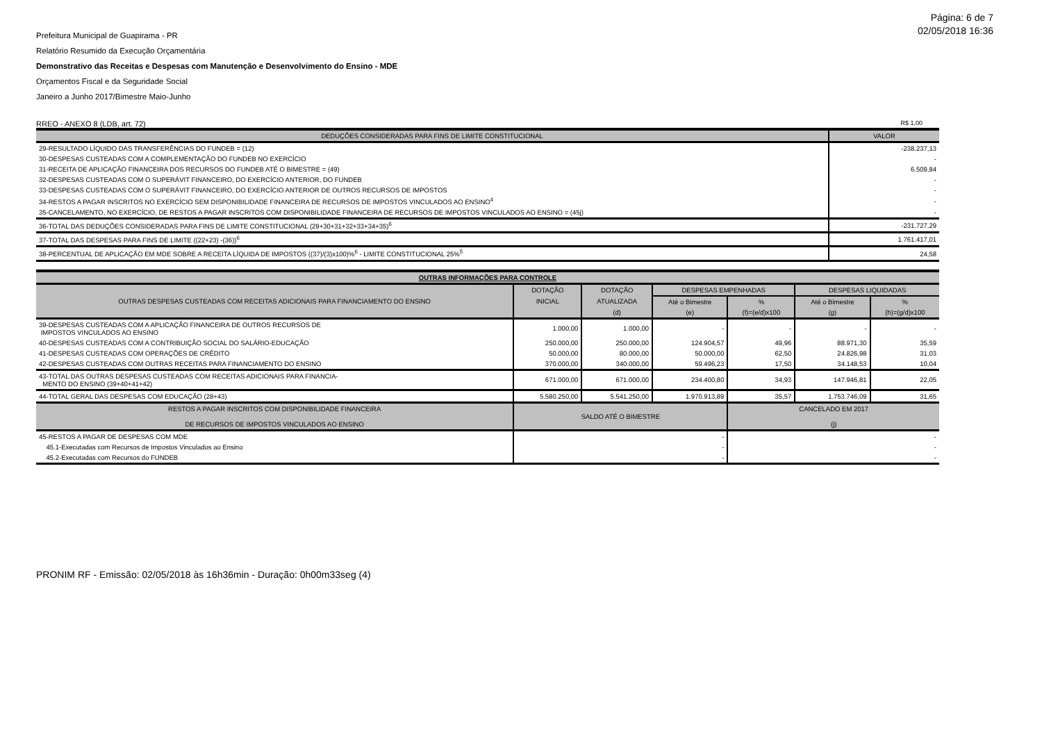Página: 6 de 7
02/05/2018 16:36
Prefeitura Municipal de Guapirama - PR
Relatório Resumido da Execução Orçamentária
Demonstrativo das Receitas e Despesas com Manutenção e Desenvolvimento do Ensino - MDE
Orçamentos Fiscal e da Seguridade Social
Janeiro a Junho 2017/Bimestre Maio-Junho
RREO - ANEXO 8 (LDB, art. 72) R$ 1,00
| DEDUÇÕES CONSIDERADAS PARA FINS DE LIMITE CONSTITUCIONAL | VALOR |
| --- | --- |
| 29-RESULTADO LÍQUIDO DAS TRANSFERÊNCIAS DO FUNDEB = (12) | -238.237,13 |
| 30-DESPESAS CUSTEADAS COM A COMPLEMENTAÇÃO DO FUNDEB NO EXERCÍCIO | - |
| 31-RECEITA DE APLICAÇÃO FINANCEIRA DOS RECURSOS DO FUNDEB ATÉ O BIMESTRE = (49) | 6.509,84 |
| 32-DESPESAS CUSTEADAS COM O SUPERÁVIT FINANCEIRO, DO EXERCÍCIO ANTERIOR, DO FUNDEB | - |
| 33-DESPESAS CUSTEADAS COM O SUPERÁVIT FINANCEIRO, DO EXERCÍCIO ANTERIOR DE OUTROS RECURSOS DE IMPOSTOS | - |
| 34-RESTOS A PAGAR INSCRITOS NO EXERCÍCIO SEM DISPONIBILIDADE FINANCEIRA DE RECURSOS DE IMPOSTOS VINCULADOS AO ENSINO<sup>4</sup> | - |
| 35-CANCELAMENTO, NO EXERCÍCIO, DE RESTOS A PAGAR INSCRITOS COM DISPONIBILIDADE FINANCEIRA DE RECURSOS DE IMPOSTOS VINCULADOS AO ENSINO = (45j) | - |
| 36-TOTAL DAS DEDUÇÕES CONSIDERADAS PARA FINS DE LIMITE CONSTITUCIONAL (29+30+31+32+33+34+35)<sup>6</sup> | -231.727,29 |
| 37-TOTAL DAS DESPESAS PARA FINS DE LIMITE ((22+23) -(36))<sup>6</sup> | 1.761.417,01 |
| 38-PERCENTUAL DE APLICAÇÃO EM MDE SOBRE A RECEITA LÍQUIDA DE IMPOSTOS ((37)/(3)x100)%<sup>6</sup> - LIMITE CONSTITUCIONAL 25%<sup>5</sup> | 24,58 |
| OUTRAS INFORMAÇÕES PARA CONTROLE | | | | | | |
| --- | --- | --- | --- | --- | --- | --- |
| OUTRAS DESPESAS CUSTEADAS COM RECEITAS ADICIONAIS PARA FINANCIAMENTO DO ENSINO | DOTAÇÃO | DOTAÇÃO | DESPESAS EMPENHADAS | | DESPESAS LIQUIDADAS | |
| | INICIAL | ATUALIZADA | Até o Bimestre | % | Até o Bimestre | % |
| | | (d) | (e) | (f)=(e/d)x100 | (g) | (h)=(g/d)x100 |
| 39-DESPESAS CUSTEADAS COM A APLICAÇÃO FINANCEIRA DE OUTROS RECURSOS DE IMPOSTOS VINCULADOS AO ENSINO | 1.000,00 | 1.000,00 | - | - | - | - |
| 40-DESPESAS CUSTEADAS COM A CONTRIBUIÇÃO SOCIAL DO SALÁRIO-EDUCAÇÃO | 250.000,00 | 250.000,00 | 124.904,57 | 49,96 | 88.971,30 | 35,59 |
| 41-DESPESAS CUSTEADAS COM OPERAÇÕES DE CRÉDITO | 50.000,00 | 80.000,00 | 50.000,00 | 62,50 | 24.826,98 | 31,03 |
| 42-DESPESAS CUSTEADAS COM OUTRAS RECEITAS PARA FINANCIAMENTO DO ENSINO | 370.000,00 | 340.000,00 | 59.496,23 | 17,50 | 34.148,53 | 10,04 |
| 43-TOTAL DAS OUTRAS DESPESAS CUSTEADAS COM RECEITAS ADICIONAIS PARA FINANCIA- MENTO DO ENSINO (39+40+41+42) | 671.000,00 | 671.000,00 | 234.400,80 | 34,93 | 147.946,81 | 22,05 |
| 44-TOTAL GERAL DAS DESPESAS COM EDUCAÇÃO (28+43) | 5.580.250,00 | 5.541.250,00 | 1.970.913,89 | 35,57 | 1.753.746,09 | 31,65 |
| RESTOS A PAGAR INSCRITOS COM DISPONIBILIDADE FINANCEIRA DE RECURSOS DE IMPOSTOS VINCULADOS AO ENSINO | SALDO ATÉ O BIMESTRE | | | CANCELADO EM 2017 (j) | | |
| 45-RESTOS A PAGAR DE DESPESAS COM MDE | - | | | - | | |
| 45.1-Executadas com Recursos de Impostos Vinculados ao Ensino | - | | | - | | |
| 45.2-Executadas com Recursos do FUNDEB | - | | | - | | |
PRONIM RF - Emissão: 02/05/2018 às 16h36min - Duração: 0h00m33seg (4)